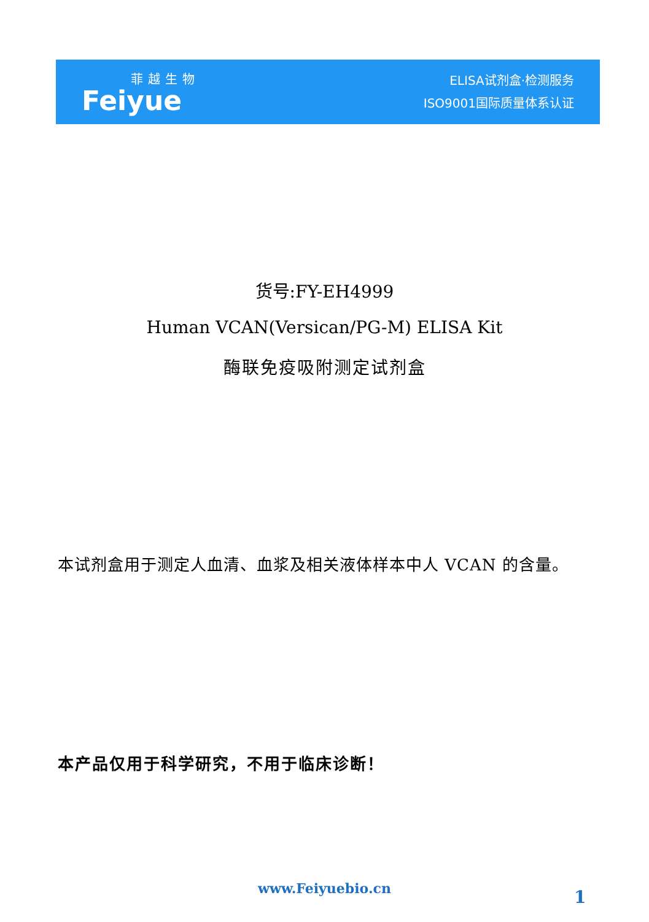菲越生物
Feiyue
ELISA试剂盒·检测服务
ISO9001国际质量体系认证
货号:FY-EH4999
Human VCAN(Versican/PG-M) ELISA Kit
酶联免疫吸附测定试剂盒
本试剂盒用于测定人血清、血浆及相关液体样本中人 VCAN 的含量。
本产品仅用于科学研究，不用于临床诊断！
www.Feiyuebio.cn 1